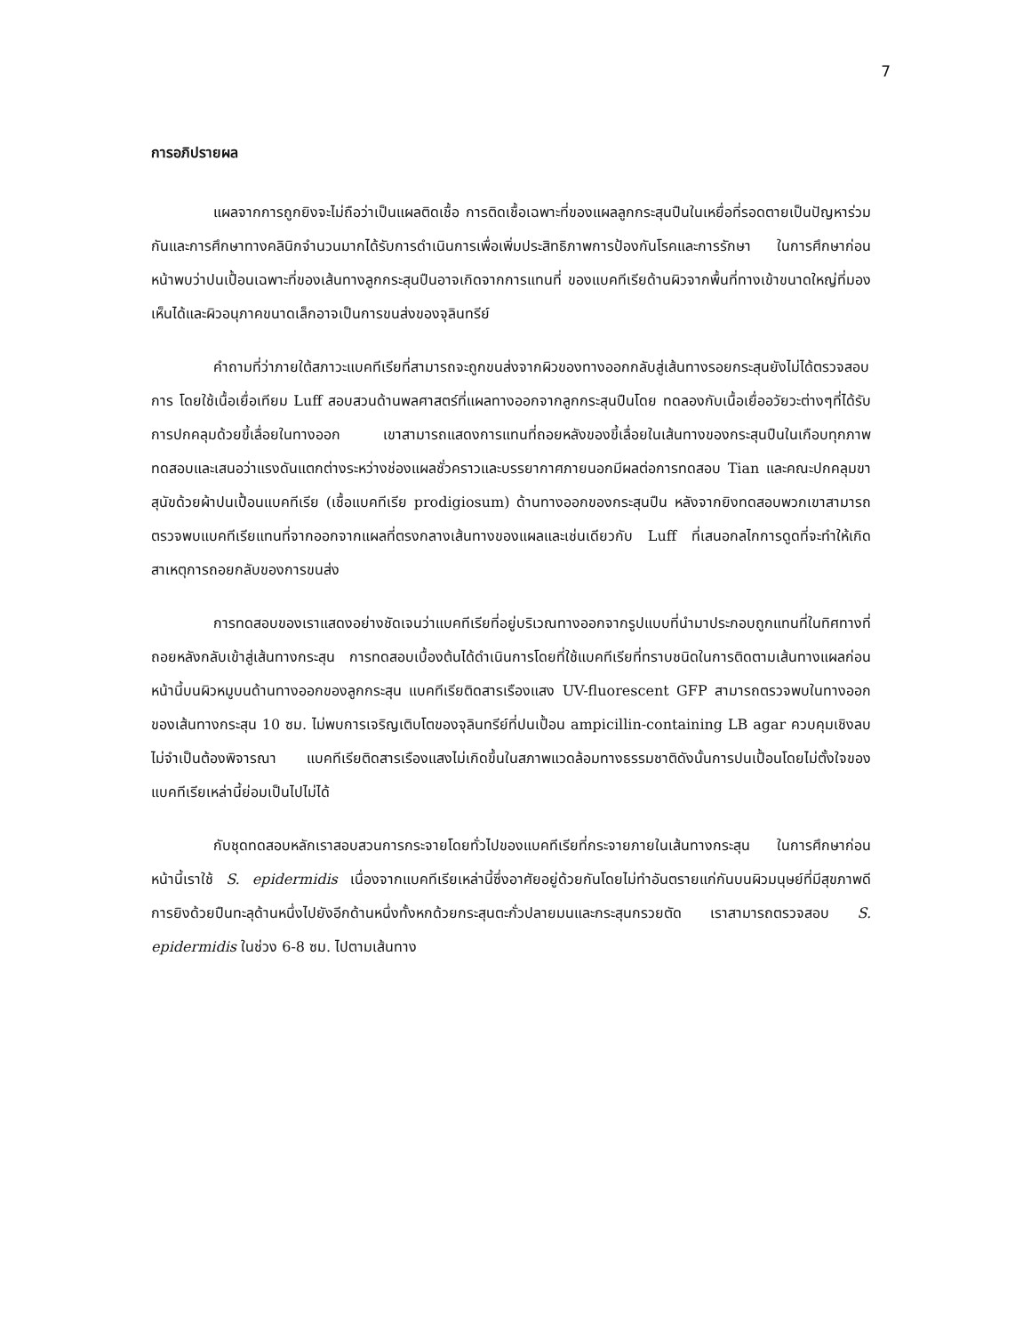7
การอภิปรายผล
แผลจากการถูกยิงจะไม่ถือว่าเป็นแผลติดเชื้อ การติดเชื้อเฉพาะที่ของแผลลูกกระสุนปืนในเหยื่อที่รอดตายเป็นปัญหาร่วมกันและการศึกษาทางคลินิกจำนวนมากได้รับการดำเนินการเพื่อเพิ่มประสิทธิภาพการป้องกันโรคและการรักษา ในการศึกษาก่อนหน้าพบว่าปนเปื้อนเฉพาะที่ของเส้นทางลูกกระสุนปืนอาจเกิดจากการแทนที่ ของแบคทีเรียด้านผิวจากพื้นที่ทางเข้าขนาดใหญ่ที่มองเห็นได้และผิวอนุภาคขนาดเล็กอาจเป็นการขนส่งของจุลินทรีย์
คำถามที่ว่าภายใต้สภาวะแบคทีเรียที่สามารถจะถูกขนส่งจากผิวของทางออกกลับสู่เส้นทางรอยกระสุนยังไม่ได้ตรวจสอบการ โดยใช้เนื้อเยื่อเทียม Luff สอบสวนด้านพลศาสตร์ที่แผลทางออกจากลูกกระสุนปืนโดย ทดลองกับเนื้อเยื่ออวัยวะต่างๆที่ได้รับการปกคลุมด้วยขี้เลื่อยในทางออก เขาสามารถแสดงการแทนที่ถอยหลังของขี้เลื่อยในเส้นทางของกระสุนปืนในเกือบทุกภาพทดสอบและเสนอว่าแรงดันแตกต่างระหว่างช่องแผลชั่วคราวและบรรยากาศภายนอกมีผลต่อการทดสอบ Tian และคณะปกคลุมขาสุนัขด้วยผ้าปนเปื้อนแบคทีเรีย (เชื้อแบคทีเรีย prodigiosum) ด้านทางออกของกระสุนปืน หลังจากยิงทดสอบพวกเขาสามารถตรวจพบแบคทีเรียแทนที่จากออกจากแผลที่ตรงกลางเส้นทางของแผลและเช่นเดียวกับ Luff ที่เสนอกลไกการดูดที่จะทำให้เกิดสาเหตุการถอยกลับของการขนส่ง
การทดสอบของเราแสดงอย่างชัดเจนว่าแบคทีเรียที่อยู่บริเวณทางออกจากรูปแบบที่นำมาประกอบถูกแทนที่ในทิศทางที่ถอยหลังกลับเข้าสู่เส้นทางกระสุน การทดสอบเบื้องต้นได้ดำเนินการโดยที่ใช้แบคทีเรียที่ทราบชนิดในการติดตามเส้นทางแผลก่อนหน้านี้บนผิวหมูบนด้านทางออกของลูกกระสุน แบคทีเรียติดสารเรืองแสง UV-fluorescent GFP สามารถตรวจพบในทางออกของเส้นทางกระสุน 10 ซม. ไม่พบการเจริญเติบโตของจุลินทรีย์ที่ปนเปื้อน ampicillin-containing LB agar ควบคุมเชิงลบไม่จำเป็นต้องพิจารณา แบคทีเรียติดสารเรืองแสงไม่เกิดขึ้นในสภาพแวดล้อมทางธรรมชาติดังนั้นการปนเปื้อนโดยไม่ตั้งใจของแบคทีเรียเหล่านี้ย่อมเป็นไปไม่ได้
กับชุดทดสอบหลักเราสอบสวนการกระจายโดยทั่วไปของแบคทีเรียที่กระจายภายในเส้นทางกระสุน ในการศึกษาก่อนหน้านี้เราใช้ S. epidermidis เนื่องจากแบคทีเรียเหล่านี้ซึ่งอาศัยอยู่ด้วยกันโดยไม่ทำอันตรายแก่กันบนผิวมนุษย์ที่มีสุขภาพดี การยิงด้วยปืนทะลุด้านหนึ่งไปยังอีกด้านหนึ่งทั้งหกด้วยกระสุนตะกั่วปลายมนและกระสุนกรวยตัด เราสามารถตรวจสอบ S. epidermidis ในช่วง 6-8 ซม. ไปตามเส้นทาง